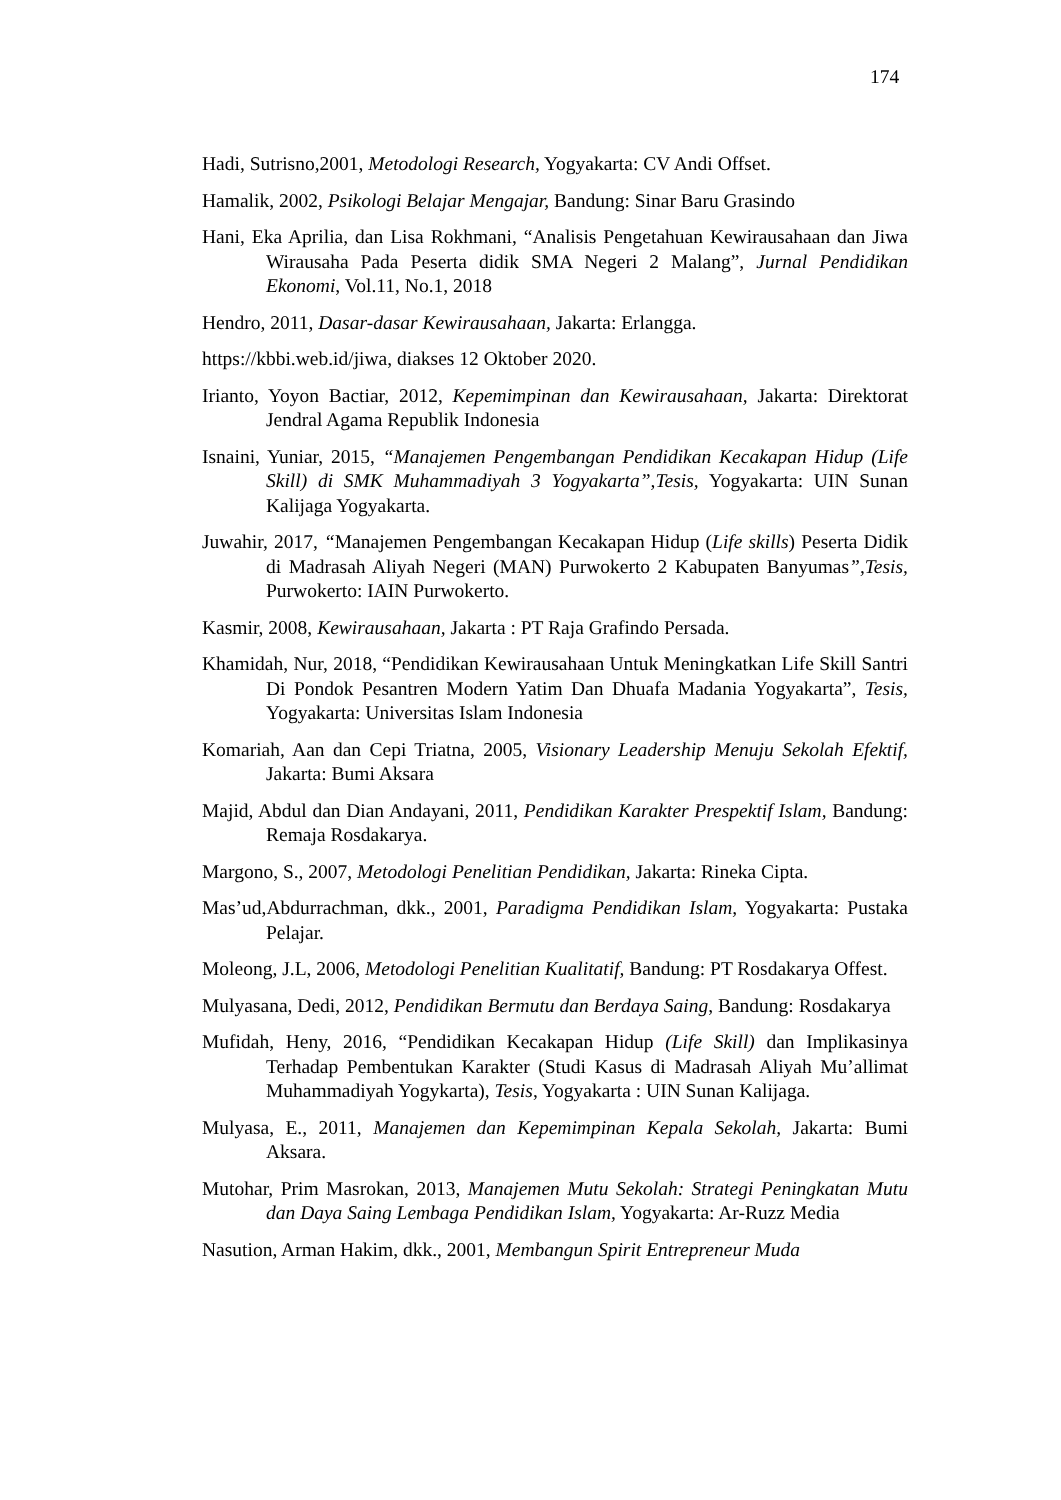174
Hadi, Sutrisno,2001, Metodologi Research, Yogyakarta: CV Andi Offset.
Hamalik, 2002, Psikologi Belajar Mengajar, Bandung: Sinar Baru Grasindo
Hani, Eka Aprilia, dan Lisa Rokhmani, “Analisis Pengetahuan Kewirausahaan dan Jiwa Wirausaha Pada Peserta didik SMA Negeri 2 Malang”, Jurnal Pendidikan Ekonomi, Vol.11, No.1, 2018
Hendro, 2011, Dasar-dasar Kewirausahaan, Jakarta: Erlangga.
https://kbbi.web.id/jiwa, diakses 12 Oktober 2020.
Irianto, Yoyon Bactiar, 2012, Kepemimpinan dan Kewirausahaan, Jakarta: Direktorat Jendral Agama Republik Indonesia
Isnaini, Yuniar, 2015, “Manajemen Pengembangan Pendidikan Kecakapan Hidup (Life Skill) di SMK Muhammadiyah 3 Yogyakarta”,Tesis, Yogyakarta: UIN Sunan Kalijaga Yogyakarta.
Juwahir, 2017, “Manajemen Pengembangan Kecakapan Hidup (Life skills) Peserta Didik di Madrasah Aliyah Negeri (MAN) Purwokerto 2 Kabupaten Banyumas”,Tesis, Purwokerto: IAIN Purwokerto.
Kasmir, 2008, Kewirausahaan, Jakarta : PT Raja Grafindo Persada.
Khamidah, Nur, 2018, “Pendidikan Kewirausahaan Untuk Meningkatkan Life Skill Santri Di Pondok Pesantren Modern Yatim Dan Dhuafa Madania Yogyakarta”, Tesis, Yogyakarta: Universitas Islam Indonesia
Komariah, Aan dan Cepi Triatna, 2005, Visionary Leadership Menuju Sekolah Efektif, Jakarta: Bumi Aksara
Majid, Abdul dan Dian Andayani, 2011, Pendidikan Karakter Prespektif Islam, Bandung: Remaja Rosdakarya.
Margono, S., 2007, Metodologi Penelitian Pendidikan, Jakarta: Rineka Cipta.
Mas’ud,Abdurrachman, dkk., 2001, Paradigma Pendidikan Islam, Yogyakarta: Pustaka Pelajar.
Moleong, J.L, 2006, Metodologi Penelitian Kualitatif, Bandung: PT Rosdakarya Offest.
Mulyasana, Dedi, 2012, Pendidikan Bermutu dan Berdaya Saing, Bandung: Rosdakarya
Mufidah, Heny, 2016, “Pendidikan Kecakapan Hidup (Life Skill) dan Implikasinya Terhadap Pembentukan Karakter (Studi Kasus di Madrasah Aliyah Mu’allimat Muhammadiyah Yogykarta), Tesis, Yogyakarta : UIN Sunan Kalijaga.
Mulyasa, E., 2011, Manajemen dan Kepemimpinan Kepala Sekolah, Jakarta: Bumi Aksara.
Mutohar, Prim Masrokan, 2013, Manajemen Mutu Sekolah: Strategi Peningkatan Mutu dan Daya Saing Lembaga Pendidikan Islam, Yogyakarta: Ar-Ruzz Media
Nasution, Arman Hakim, dkk., 2001, Membangun Spirit Entrepreneur Muda